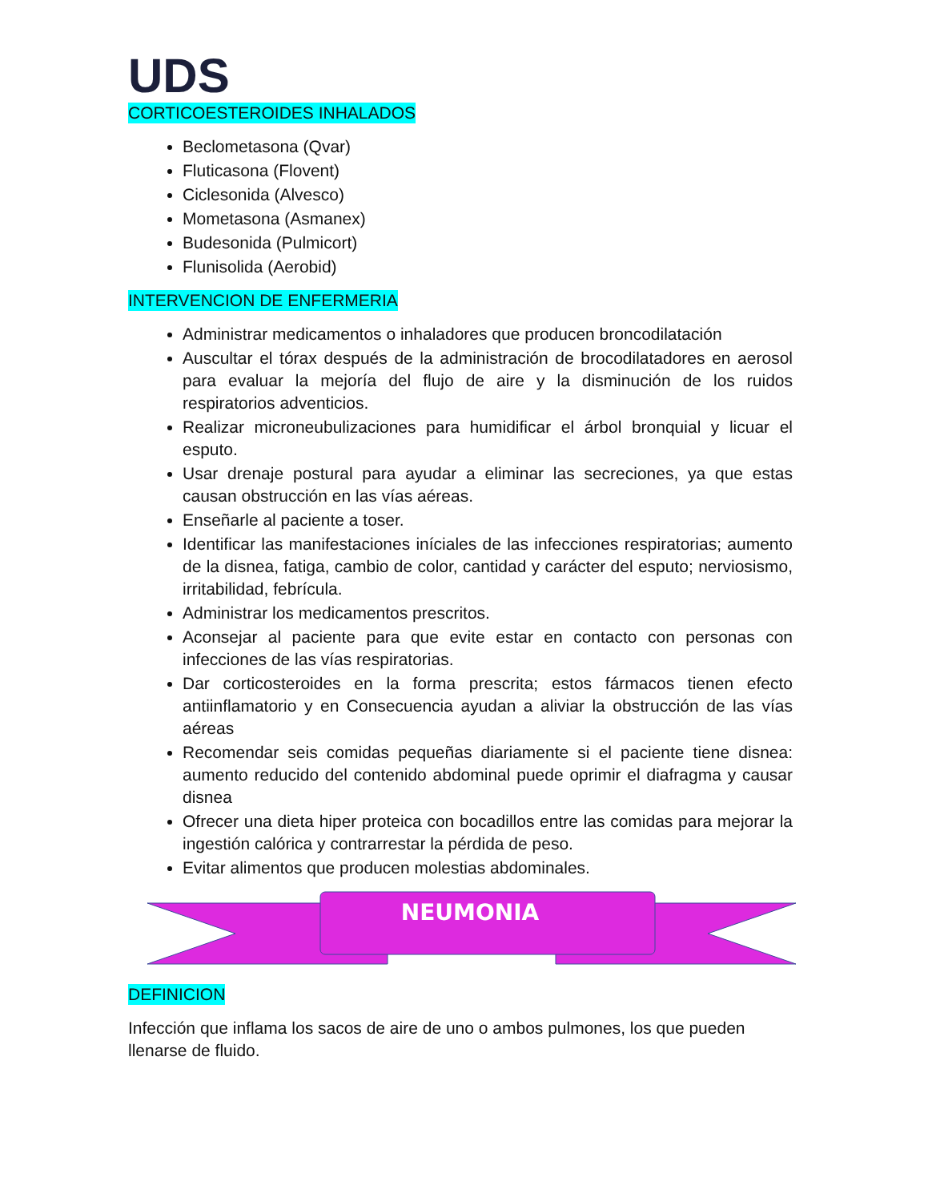UDS
CORTICOESTEROIDES INHALADOS
Beclometasona (Qvar)
Fluticasona (Flovent)
Ciclesonida (Alvesco)
Mometasona (Asmanex)
Budesonida (Pulmicort)
Flunisolida (Aerobid)
INTERVENCION DE ENFERMERIA
Administrar medicamentos o inhaladores que producen broncodilatación
Auscultar el tórax después de la administración de brocodilatadores en aerosol para evaluar la mejoría del flujo de aire y la disminución de los ruidos respiratorios adventicios.
Realizar microneubulizaciones para humidificar el árbol bronquial y licuar el esputo.
Usar drenaje postural para ayudar a eliminar las secreciones, ya que estas causan obstrucción en las vías aéreas.
Enseñarle al paciente a toser.
Identificar las manifestaciones iníciales de las infecciones respiratorias; aumento de la disnea, fatiga, cambio de color, cantidad y carácter del esputo; nerviosismo, irritabilidad, febrícula.
Administrar los medicamentos prescritos.
Aconsejar al paciente para que evite estar en contacto con personas con infecciones de las vías respiratorias.
Dar corticosteroides en la forma prescrita; estos fármacos tienen efecto antiinflamatorio y en Consecuencia ayudan a aliviar la obstrucción de las vías aéreas
Recomendar seis comidas pequeñas diariamente si el paciente tiene disnea: aumento reducido del contenido abdominal puede oprimir el diafragma y causar disnea
Ofrecer una dieta hiper proteica con bocadillos entre las comidas para mejorar la ingestión calórica y contrarrestar la pérdida de peso.
Evitar alimentos que producen molestias abdominales.
NEUMONIA
DEFINICION
Infección que inflama los sacos de aire de uno o ambos pulmones, los que pueden llenarse de fluido.